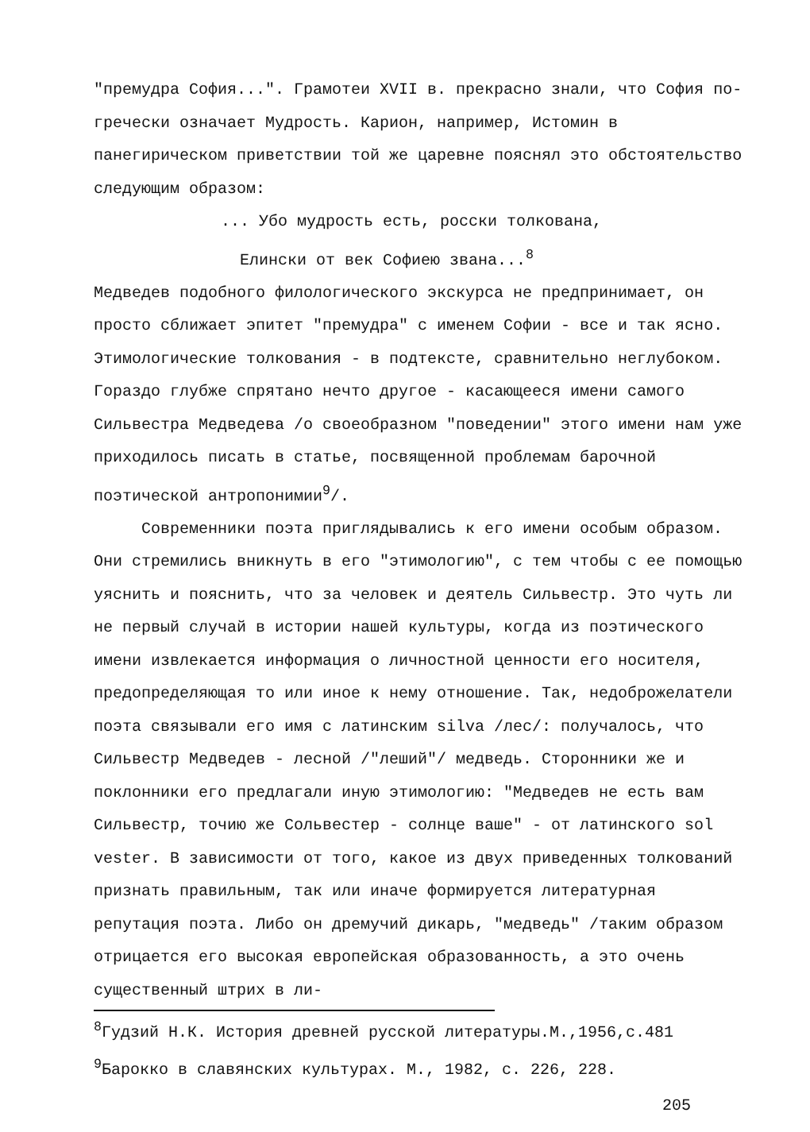"премудра София...". Грамотеи XVII в. прекрасно знали, что София по-гречески означает Мудрость. Карион, например, Истомин в панегирическом приветствии той же царевне пояснял это обстоятельство следующим образом:
... Убо мудрость есть, росски толкована,
Елински от век Софиею звана...<sup>8</sup>
Медведев подобного филологического экскурса не предпринимает, он просто сближает эпитет "премудра" с именем Софии - все и так ясно. Этимологические толкования - в подтексте, сравнительно неглубоком. Гораздо глубже спрятано нечто другое - касающееся имени самого Сильвестра Медведева /о своеобразном "поведении" этого имени нам уже приходилось писать в статье, посвященной проблемам барочной поэтической антропонимии<sup>9</sup>/.
Современники поэта приглядывались к его имени особым образом. Они стремились вникнуть в его "этимологию", с тем чтобы с ее помощью уяснить и пояснить, что за человек и деятель Сильвестр. Это чуть ли не первый случай в истории нашей культуры, когда из поэтического имени извлекается информация о личностной ценности его носителя, предопределяющая то или иное к нему отношение. Так, недоброжелатели поэта связывали его имя с латинским silva /лес/: получалось, что Сильвестр Медведев - лесной /"леший"/ медведь. Сторонники же и поклонники его предлагали иную этимологию: "Медведев не есть вам Сильвестр, точию же Сольвестер - солнце ваше" - от латинского sol vester. В зависимости от того, какое из двух приведенных толкований признать правильным, так или иначе формируется литературная репутация поэта. Либо он дремучий дикарь, "медведь" /таким образом отрицается его высокая европейская образованность, а это очень существенный штрих в ли-
<sup>8</sup> Гудзий Н.К. История древней русской литературы.М.,1956,с.481
<sup>9</sup> Барокко в славянских культурах. М., 1982, с. 226, 228.
205